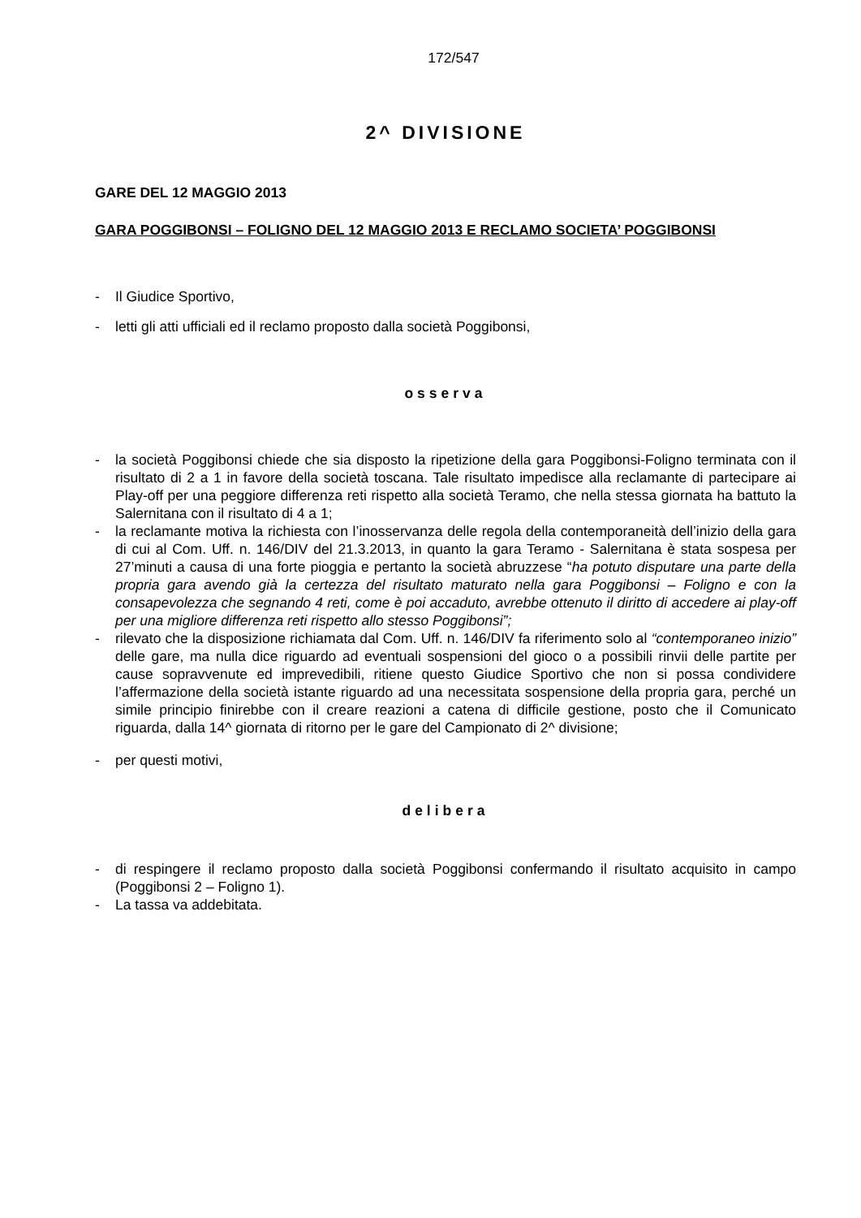172/547
2^ DIVISIONE
GARE DEL 12 MAGGIO 2013
GARA POGGIBONSI – FOLIGNO DEL 12 MAGGIO 2013 E RECLAMO SOCIETA’ POGGIBONSI
- Il Giudice Sportivo,
- letti gli atti ufficiali ed il reclamo proposto dalla società Poggibonsi,
osserva
- la società Poggibonsi chiede che sia disposto la ripetizione della gara Poggibonsi-Foligno terminata con il risultato di 2 a 1 in favore della società toscana. Tale risultato impedisce alla reclamante di partecipare ai Play-off per una peggiore differenza reti rispetto alla società Teramo, che nella stessa giornata ha battuto la Salernitana con il risultato di 4 a 1;
- la reclamante motiva la richiesta con l’inosservanza delle regola della contemporaneità dell’inizio della gara di cui al Com. Uff. n. 146/DIV del 21.3.2013, in quanto la gara Teramo - Salernitana è stata sospesa per 27’minuti a causa di una forte pioggia e pertanto la società abruzzese “ha potuto disputare una parte della propria gara avendo già la certezza del risultato maturato nella gara Poggibonsi – Foligno e con la consapevolezza che segnando 4 reti, come è poi accaduto, avrebbe ottenuto il diritto di accedere ai play-off per una migliore differenza reti rispetto allo stesso Poggibonsi”;
- rilevato che la disposizione richiamata dal Com. Uff. n. 146/DIV fa riferimento solo al “contemporaneo inizio” delle gare, ma nulla dice riguardo ad eventuali sospensioni del gioco o a possibili rinvii delle partite per cause sopravvenute ed imprevedibili, ritiene questo Giudice Sportivo che non si possa condividere l’affermazione della società istante riguardo ad una necessitata sospensione della propria gara, perché un simile principio finirebbe con il creare reazioni a catena di difficile gestione, posto che il Comunicato riguarda, dalla 14^ giornata di ritorno per le gare del Campionato di 2^ divisione;
- per questi motivi,
delibera
- di respingere il reclamo proposto dalla società Poggibonsi confermando il risultato acquisito in campo (Poggibonsi 2 – Foligno 1).
- La tassa va addebitata.